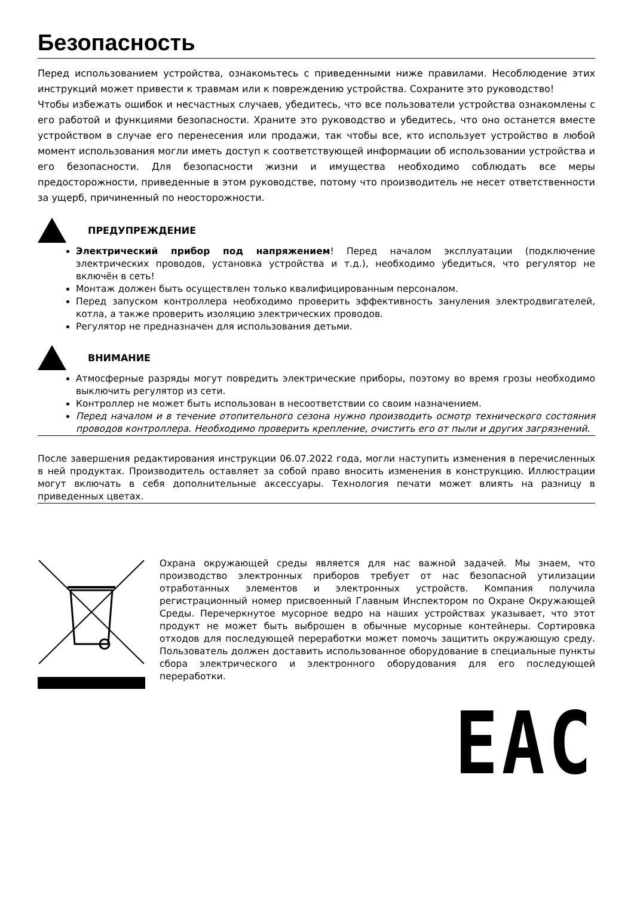Безопасность
Перед использованием устройства, ознакомьтесь с приведенными ниже правилами. Несоблюдение этих инструкций может привести к травмам или к повреждению устройства. Сохраните это руководство!
Чтобы избежать ошибок и несчастных случаев, убедитесь, что все пользователи устройства ознакомлены с его работой и функциями безопасности. Храните это руководство и убедитесь, что оно останется вместе устройством в случае его перенесения или продажи, так чтобы все, кто использует устройство в любой момент использования могли иметь доступ к соответствующей информации об использовании устройства и его безопасности. Для безопасности жизни и имущества необходимо соблюдать все меры предосторожности, приведенные в этом руководстве, потому что производитель не несет ответственности за ущерб, причиненный по неосторожности.
ПРЕДУПРЕЖДЕНИЕ
Электрический прибор под напряжением! Перед началом эксплуатации (подключение электрических проводов, установка устройства и т.д.), необходимо убедиться, что регулятор не включён в сеть!
Монтаж должен быть осуществлен только квалифицированным персоналом.
Перед запуском контроллера необходимо проверить эффективность зануления электродвигателей, котла, а также проверить изоляцию электрических проводов.
Регулятор не предназначен для использования детьми.
ВНИМАНИЕ
Атмосферные разряды могут повредить электрические приборы, поэтому во время грозы необходимо выключить регулятор из сети.
Контроллер не может быть использован в несоответствии со своим назначением.
Перед началом и в течение отопительного сезона нужно производить осмотр технического состояния проводов контроллера. Необходимо проверить крепление, очистить его от пыли и других загрязнений.
После завершения редактирования инструкции 06.07.2022 года, могли наступить изменения в перечисленных в ней продуктах. Производитель оставляет за собой право вносить изменения в конструкцию. Иллюстрации могут включать в себя дополнительные аксессуары. Технология печати может влиять на разницу в приведенных цветах.
Охрана окружающей среды является для нас важной задачей. Мы знаем, что производство электронных приборов требует от нас безопасной утилизации отработанных элементов и электронных устройств. Компания получила регистрационный номер присвоенный Главным Инспектором по Охране Окружающей Среды. Перечеркнутое мусорное ведро на наших устройствах указывает, что этот продукт не может быть выброшен в обычные мусорные контейнеры. Сортировка отходов для последующей переработки может помочь защитить окружающую среду. Пользователь должен доставить использованное оборудование в специальные пункты сбора электрического и электронного оборудования для его последующей переработки.
EAC